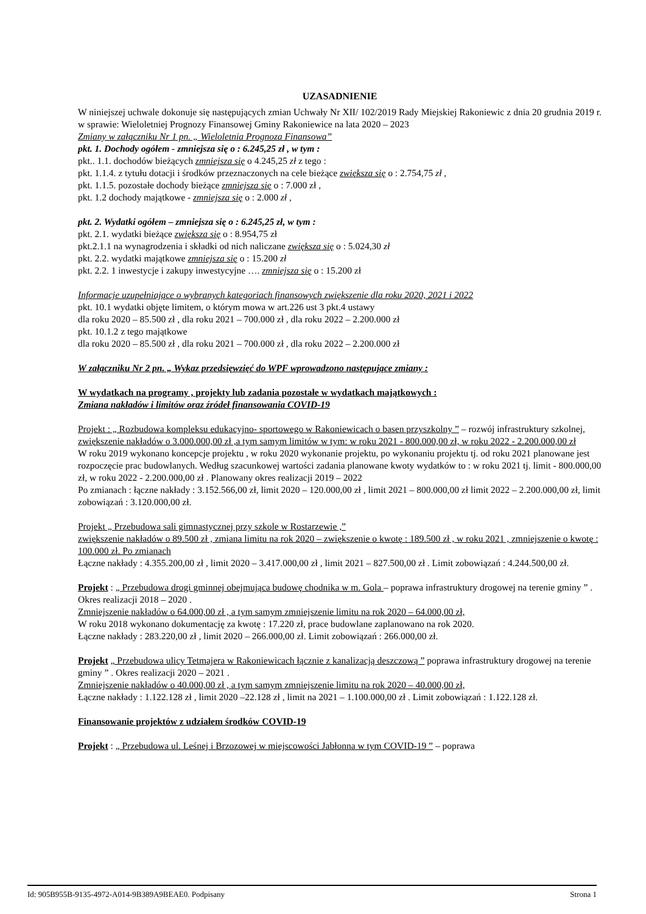UZASADNIENIE
W niniejszej uchwale dokonuje się następujących zmian Uchwały Nr XII/ 102/2019 Rady Miejskiej Rakoniewic z dnia 20 grudnia 2019 r. w sprawie: Wieloletniej Prognozy Finansowej Gminy Rakoniewice na lata 2020 – 2023
Zmiany w załączniku Nr 1 pn. „ Wieloletnia Prognoza Finansowa”
pkt. 1. Dochody ogółem - zmniejsza się o : 6.245,25 zł , w tym :
pkt.. 1.1. dochodów bieżących zmniejsza się o 4.245,25 zł z tego :
pkt. 1.1.4. z tytułu dotacji i środków przeznaczonych na cele bieżące zwiększa się o : 2.754,75 zł ,
pkt. 1.1.5. pozostałe dochody bieżące zmniejsza się o : 7.000 zł ,
pkt. 1.2 dochody majątkowe - zmniejsza się o : 2.000 zł ,
pkt. 2. Wydatki ogółem – zmniejsza się o : 6.245,25 zł, w tym :
pkt. 2.1. wydatki bieżące zwiększa się o : 8.954,75 zł
pkt.2.1.1 na wynagrodzenia i składki od nich naliczane zwiększa się o : 5.024,30 zł
pkt. 2.2. wydatki majątkowe zmniejsza się o : 15.200 zł
pkt. 2.2. 1 inwestycje i zakupy inwestycyjne …. zmniejsza się o : 15.200 zł
Informacje uzupełniające o wybranych kategoriach finansowych zwiększenie dla roku 2020, 2021 i 2022
pkt. 10.1 wydatki objęte limitem, o którym mowa w art.226 ust 3 pkt.4 ustawy
dla roku 2020 – 85.500 zł , dla roku 2021 – 700.000 zł , dla roku 2022 – 2.200.000 zł
pkt. 10.1.2 z tego majątkowe
dla roku 2020 – 85.500 zł , dla roku 2021 – 700.000 zł , dla roku 2022 – 2.200.000 zł
W załączniku Nr 2 pn. „ Wykaz przedsięwzięć do WPF wprowadzono następujące zmiany :
W wydatkach na programy , projekty lub zadania pozostałe w wydatkach majątkowych :
Zmiana nakładów i limitów oraz źródeł finansowania COVID-19
Projekt : „ Rozbudowa kompleksu edukacyjno- sportowego w Rakoniewicach o basen przyszkolny ” – rozwój infrastruktury szkolnej, zwiększenie nakładów o 3.000.000,00 zł ,a tym samym limitów w tym: w roku 2021 - 800.000,00 zł, w roku 2022 - 2.200.000,00 zł
W roku 2019 wykonano koncepcje projektu , w roku 2020 wykonanie projektu, po wykonaniu projektu tj. od roku 2021 planowane jest rozpoczęcie prac budowlanych. Według szacunkowej wartości zadania planowane kwoty wydatków to : w roku 2021 tj. limit - 800.000,00 zł, w roku 2022 - 2.200.000,00 zł . Planowany okres realizacji 2019 – 2022
Po zmianach : łączne nakłady : 3.152.566,00 zł, limit 2020 – 120.000,00 zł , limit 2021 – 800.000,00 zł limit 2022 – 2.200.000,00 zł, limit zobowiązań : 3.120.000,00 zł.
Projekt „ Przebudowa sali gimnastycznej przy szkole w Rostarzewie ,”
zwiększenie nakładów o 89.500 zł , zmiana limitu na rok 2020 – zwiększenie o kwotę : 189.500 zł , w roku 2021 , zmniejszenie o kwotę : 100.000 zł. Po zmianach
Łączne nakłady : 4.355.200,00 zł , limit 2020 – 3.417.000,00 zł , limit 2021 – 827.500,00 zł . Limit zobowiązań : 4.244.500,00 zł.
Projekt : „ Przebudowa drogi gminnej obejmująca budowę chodnika w m. Gola – poprawa infrastruktury drogowej na terenie gminy ” . Okres realizacji 2018 – 2020 .
Zmniejszenie nakładów o 64.000,00 zł , a tym samym zmniejszenie limitu na rok 2020 – 64.000,00 zł,
W roku 2018 wykonano dokumentację za kwotę : 17.220 zł, prace budowlane zaplanowano na rok 2020.
Łączne nakłady : 283.220,00 zł , limit 2020 – 266.000,00 zł. Limit zobowiązań : 266.000,00 zł.
Projekt „ Przebudowa ulicy Tetmajera w Rakoniewicach łącznie z kanalizacją deszczową ” poprawa infrastruktury drogowej na terenie gminy ” . Okres realizacji 2020 – 2021 .
Zmniejszenie nakładów o 40.000,00 zł , a tym samym zmniejszenie limitu na rok 2020 – 40.000,00 zł,
Łączne nakłady : 1.122.128 zł , limit 2020 –22.128 zł , limit na 2021 – 1.100.000,00 zł . Limit zobowiązań : 1.122.128 zł.
Finansowanie projektów z udziałem środków COVID-19
Projekt : „ Przebudowa ul. Leśnej i Brzozowej w miejscowości Jabłonna w tym COVID-19 ” – poprawa
Id: 905B955B-9135-4972-A014-9B389A9BEAE0. Podpisany Strona 1